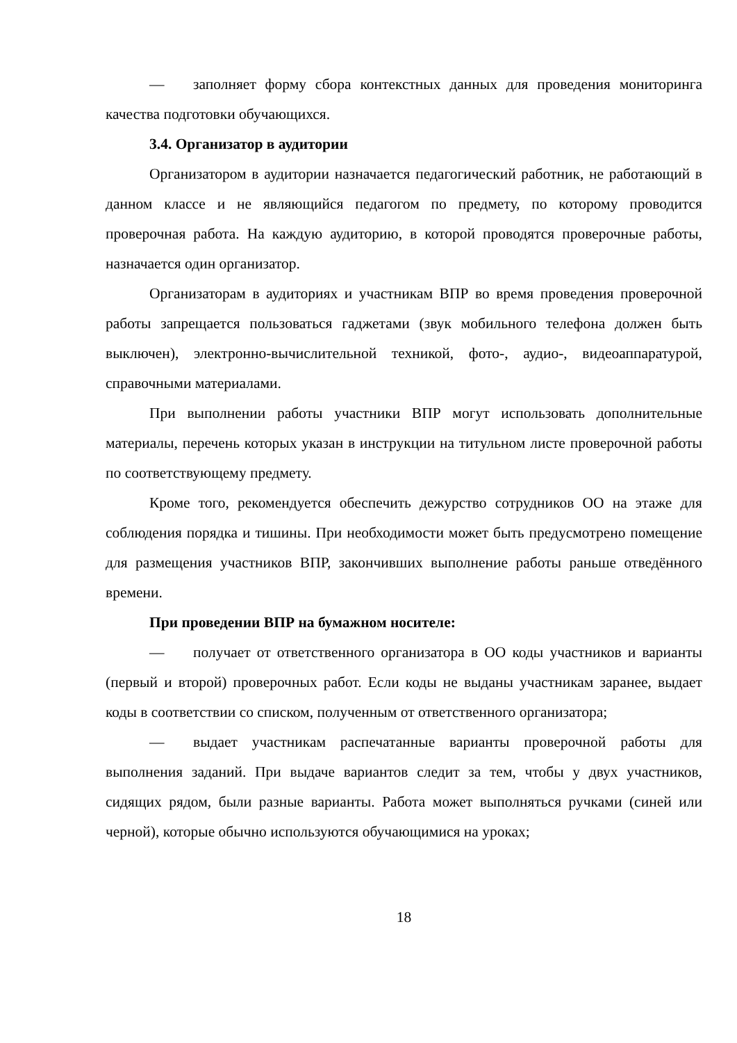— заполняет форму сбора контекстных данных для проведения мониторинга качества подготовки обучающихся.
3.4. Организатор в аудитории
Организатором в аудитории назначается педагогический работник, не работающий в данном классе и не являющийся педагогом по предмету, по которому проводится проверочная работа. На каждую аудиторию, в которой проводятся проверочные работы, назначается один организатор.
Организаторам в аудиториях и участникам ВПР во время проведения проверочной работы запрещается пользоваться гаджетами (звук мобильного телефона должен быть выключен), электронно-вычислительной техникой, фото-, аудио-, видеоаппаратурой, справочными материалами.
При выполнении работы участники ВПР могут использовать дополнительные материалы, перечень которых указан в инструкции на титульном листе проверочной работы по соответствующему предмету.
Кроме того, рекомендуется обеспечить дежурство сотрудников ОО на этаже для соблюдения порядка и тишины. При необходимости может быть предусмотрено помещение для размещения участников ВПР, закончивших выполнение работы раньше отведённого времени.
При проведении ВПР на бумажном носителе:
— получает от ответственного организатора в ОО коды участников и варианты (первый и второй) проверочных работ. Если коды не выданы участникам заранее, выдает коды в соответствии со списком, полученным от ответственного организатора;
— выдает участникам распечатанные варианты проверочной работы для выполнения заданий. При выдаче вариантов следит за тем, чтобы у двух участников, сидящих рядом, были разные варианты. Работа может выполняться ручками (синей или черной), которые обычно используются обучающимися на уроках;
18